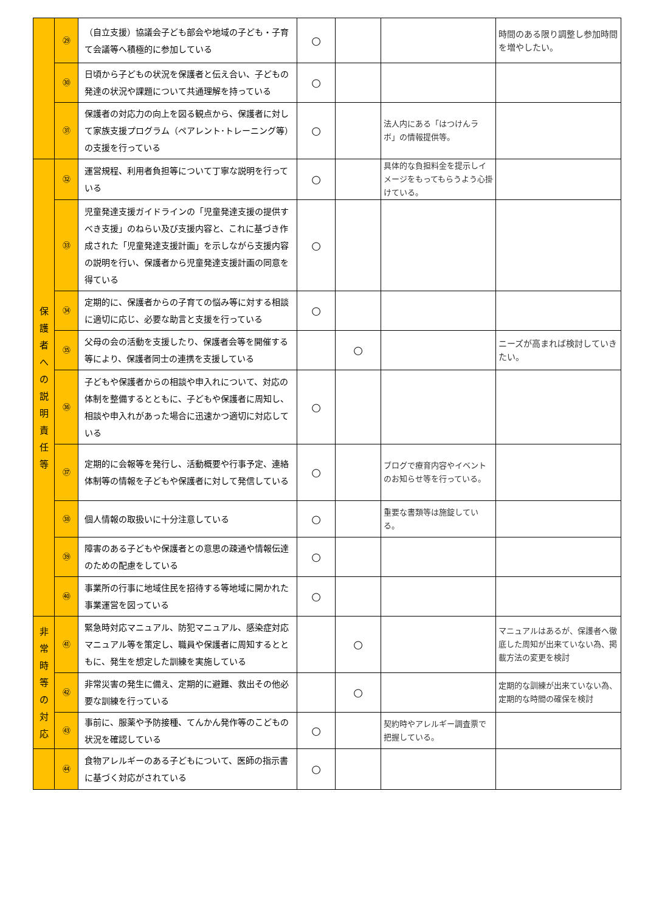| | ㉙ | （自立支援）協議会子ども部会や地域の子ども・子育て会議等へ積極的に参加している | ○ | | | 時間のある限り調整し参加時間を増やしたい。 |
| | ㉚ | 日頃から子どもの状況を保護者と伝え合い、子どもの発達の状況や課題について共通理解を持っている | ○ | | | |
| | ㉛ | 保護者の対応力の向上を図る観点から、保護者に対して家族支援プログラム（ペアレント･トレーニング等）の支援を行っている | ○ | | 法人内にある「はつけんラボ」の情報提供等。 | |
| 保 護 者 へ の 説 明 責 任 等 | ㉜ | 運営規程、利用者負担等について丁寧な説明を行っている | ○ | | 具体的な負担料金を提示しイメージをもってもらうよう心掛けている。 | |
| | ㉝ | 児童発達支援ガイドラインの「児童発達支援の提供すべき支援」のねらい及び支援内容と、これに基づき作成された「児童発達支援計画」を示しながら支援内容の説明を行い、保護者から児童発達支援計画の同意を得ている | ○ | | | |
| | ㉞ | 定期的に、保護者からの子育ての悩み等に対する相談に適切に応じ、必要な助言と支援を行っている | ○ | | | |
| | ㉟ | 父母の会の活動を支援したり、保護者会等を開催する等により、保護者同士の連携を支援している | | ○ | | ニーズが高まれば検討していきたい。 |
| | ㊱ | 子どもや保護者からの相談や申入れについて、対応の体制を整備するとともに、子どもや保護者に周知し、相談や申入れがあった場合に迅速かつ適切に対応している | ○ | | | |
| | ㊲ | 定期的に会報等を発行し、活動概要や行事予定、連絡体制等の情報を子どもや保護者に対して発信している | ○ | | ブログで療育内容やイベントのお知らせ等を行っている。 | |
| | ㊳ | 個人情報の取扱いに十分注意している | ○ | | 重要な書類等は施錠している。 | |
| | ㊴ | 障害のある子どもや保護者との意思の疎通や情報伝達のための配慮をしている | ○ | | | |
| | ㊵ | 事業所の行事に地域住民を招待する等地域に開かれた事業運営を図っている | ○ | | | |
| 非 常 時 等 の 対 応 | ㊶ | 緊急時対応マニュアル、防犯マニュアル、感染症対応マニュアル等を策定し、職員や保護者に周知するとともに、発生を想定した訓練を実施している | | ○ | | マニュアルはあるが、保護者へ徹底した周知が出来ていない為、掲載方法の変更を検討 |
| | ㊷ | 非常災害の発生に備え、定期的に避難、救出その他必要な訓練を行っている | | ○ | | 定期的な訓練が出来ていない為、定期的な時間の確保を検討 |
| | ㊸ | 事前に、服薬や予防接種、てんかん発作等のこどもの状況を確認している | ○ | | 契約時やアレルギー調査票で把握している。 | |
| | ㊹ | 食物アレルギーのある子どもについて、医師の指示書に基づく対応がされている | ○ | | | |